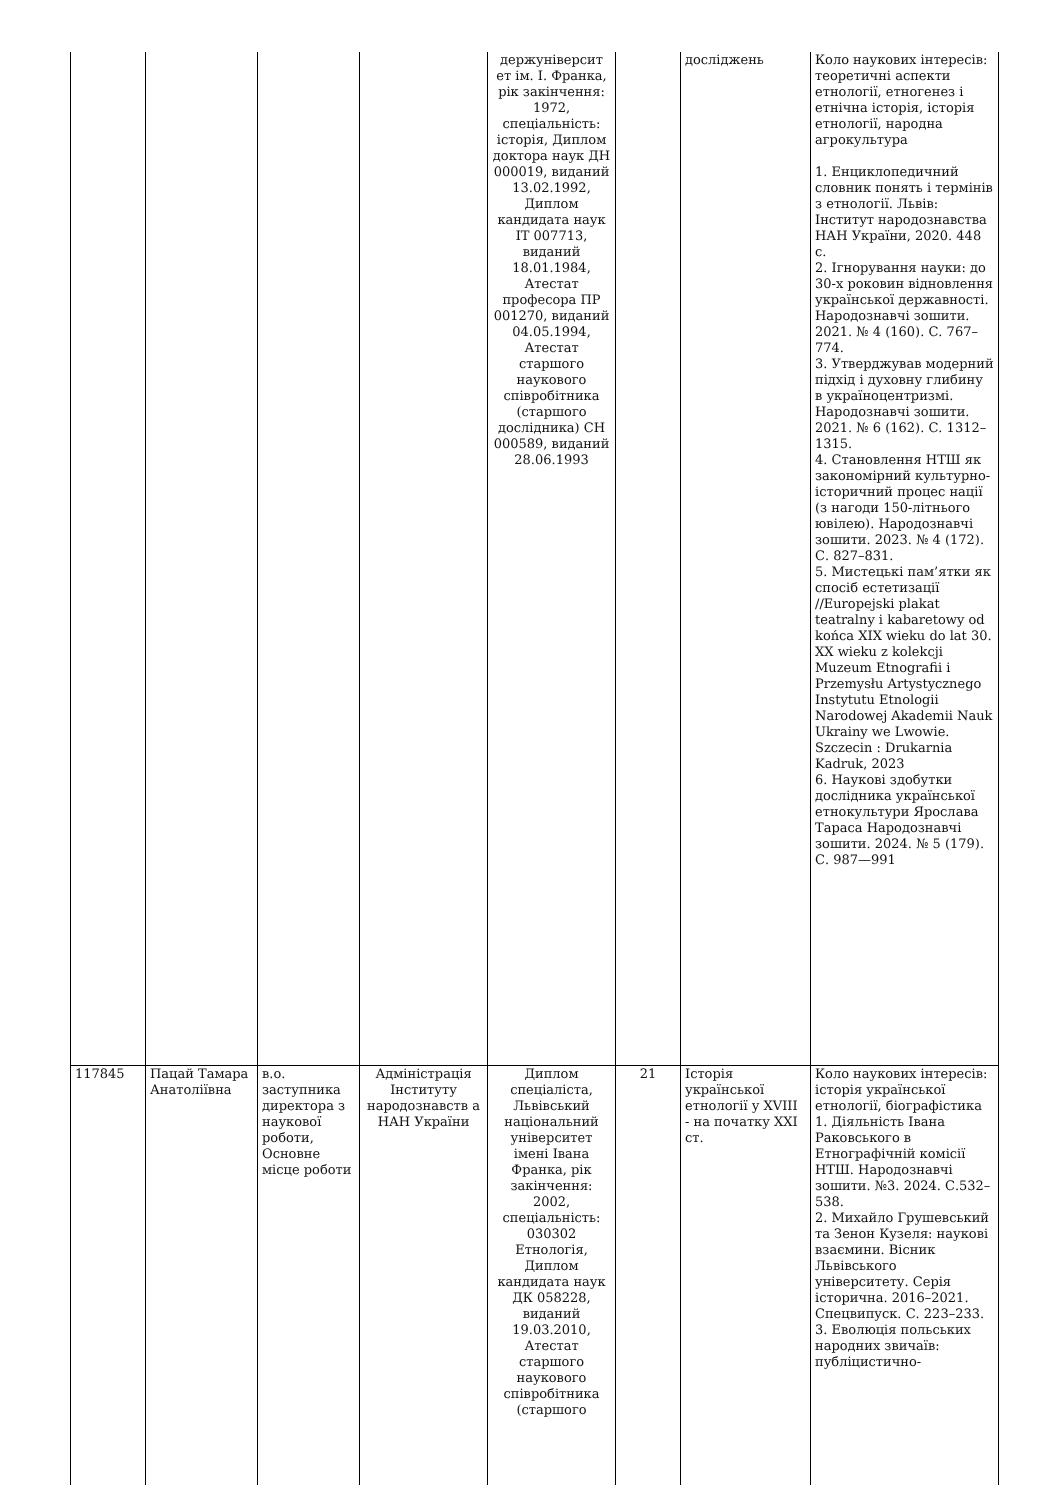| | | | | держуніверсит ет ім. І. Франка, рік закінчення: 1972, спеціальність: історія, Диплом доктора наук ДН 000019, виданий 13.02.1992, Диплом кандидата наук IT 007713, виданий 18.01.1984, Атестат професора ПР 001270, виданий 04.05.1994, Атестат старшого наукового співробітника (старшого дослідника) СН 000589, виданий 28.06.1993 | | досліджень | Коло наукових інтересів: теоретичні аспекти етнології, етногенез і етнічна історія, історія етнології, народна агрокультура 1. Енциклопедичний словник понять і термінів з етнології. Львів: Інститут народознавства НАН України, 2020. 448 с. 2. Ігнорування науки: до 30-х роковин відновлення української державності. Народознавчі зошити. 2021. № 4 (160). С. 767–774. 3. Утверджував модерний підхід і духовну глибину в україноцентризмі. Народознавчі зошити. 2021. № 6 (162). С. 1312–1315. 4. Становлення НТШ як закономірний культурно-історичний процес нації (з нагоди 150-літнього ювілею). Народознавчі зошити. 2023. № 4 (172). С. 827–831. 5. Мистецькі пам’ятки як спосіб естетизації //Europejski plakat teatralny i kabaretowy od końca XIX wieku do lat 30. XX wieku z kolekcji Muzeum Etnografii i Przemysłu Artystycznego Instytutu Etnologii Narodowej Akademii Nauk Ukrainy we Lwowie. Szczecin : Drukarnia Kadruk, 2023 6. Наукові здобутки дослідника української етнокультури Ярослава Тараса Народознавчі зошити. 2024. № 5 (179). С. 987—991 |
| 117845 | Пацай Тамара Анатоліївна | в.о. заступника директора з наукової роботи, Основне місце роботи | Адміністрація Інституту народознавств а НАН України | Диплом спеціаліста, Львівський національний університет імені Івана Франка, рік закінчення: 2002, спеціальність: 030302 Етнологія, Диплом кандидата наук ДК 058228, виданий 19.03.2010, Атестат старшого наукового співробітника (старшого | 21 | Історія української етнології у XVIII - на початку XXI ст. | Коло наукових інтересів: історія української етнології, біографістика 1. Діяльність Івана Раковського в Етнографічній комісії НТШ. Народознавчі зошити. №3. 2024. С.532–538. 2. Михайло Грушевський та Зенон Кузеля: наукові взаємини. Вісник Львівського університету. Серія історична. 2016–2021. Спецвипуск. С. 223–233. 3. Еволюція польських народних звичаїв: публіцистично- |